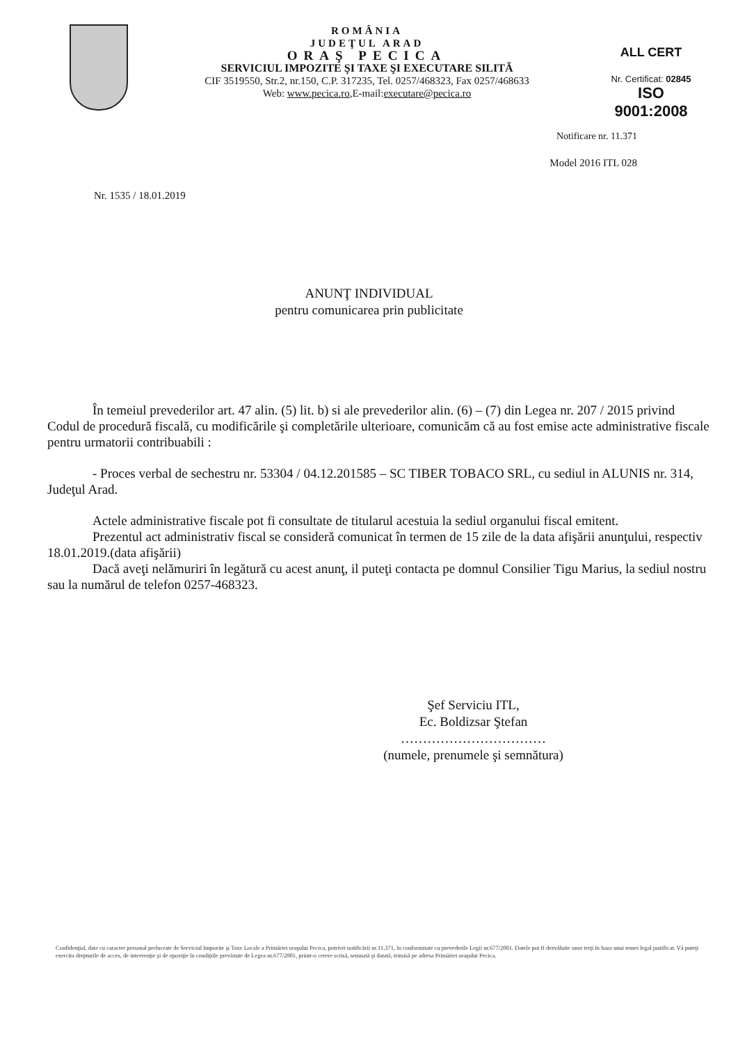ROMÂNIA
JUDEŢUL ARAD
ORAŞ PECICA
SERVICIUL IMPOZITE ŞI TAXE ŞI EXECUTARE SILITĂ
CIF 3519550, Str.2, nr.150, C.P. 317235, Tel. 0257/468323, Fax 0257/468633
Web: www.pecica.ro,E-mail:executare@pecica.ro
ALL CERT
Nr. Certificat: 02845
ISO 9001:2008
Notificare nr. 11.371
Model 2016 ITL 028
Nr. 1535 / 18.01.2019
ANUNŢ INDIVIDUAL
pentru comunicarea prin publicitate
În temeiul prevederilor art. 47 alin. (5) lit. b) si ale prevederilor alin. (6) – (7) din Legea nr. 207 / 2015 privind Codul de procedură fiscală, cu modificările şi completările ulterioare, comunicăm că au fost emise acte administrative fiscale pentru urmatorii contribuabili :
- Proces verbal de sechestru nr. 53304 / 04.12.201585 – SC TIBER TOBACO SRL, cu sediul in ALUNIS nr. 314, Judeţul Arad.
Actele administrative fiscale pot fi consultate de titularul acestuia la sediul organului fiscal emitent.
Prezentul act administrativ fiscal se consideră comunicat în termen de 15 zile de la data afişării anunţului, respectiv 18.01.2019.(data afişării)
Dacă aveţi nelămuriri în legătură cu acest anunţ, il puteţi contacta pe domnul Consilier Tigu Marius, la sediul nostru sau la numărul de telefon 0257-468323.
Şef Serviciu ITL,
Ec. Boldizsar Ştefan
……………………………
(numele, prenumele şi semnătura)
Confidenţial, date cu caracter personal prelucrate de Serviciul Impozite şi Taxe Locale a Primăriei oraşului Pecica, potrivit notificării nr.11.371, în conformitate cu prevederile Legii nr.677/2001. Datele pot fi dezvăluite unor terţi în baza unui temei legal justificat. Vă puteţi exercita drepturile de acces, de intervenţie şi de opoziţie în condiţiile prevăzute de Legea nr.677/2001, printr-o cerere scrisă, semnată şi datată, trimisă pe adresa Primăriei oraşului Pecica.